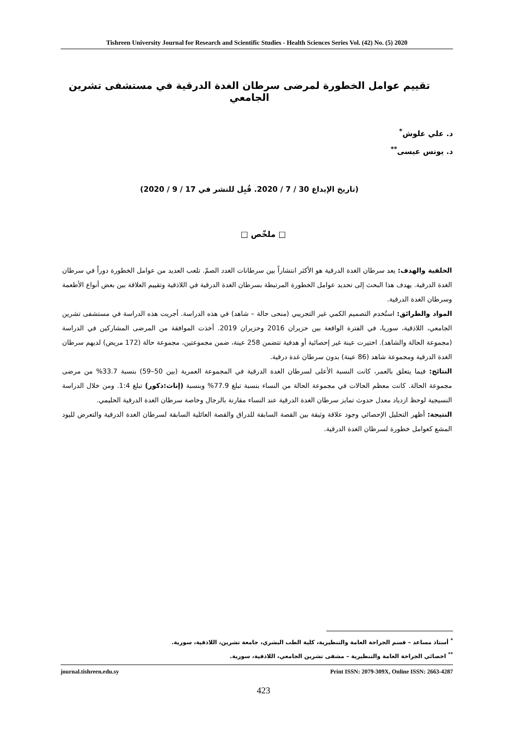Tishreen University Journal for Research and Scientific Studies - Health Sciences Series Vol. (42) No. (5) 2020
تقييم عوامل الخطورة لمرضى سرطان الغدة الدرقية في مستشفى تشرين الجامعي
د. علي علوش<sup>*</sup>
د. يونس عيسى<sup>**</sup>
(تاريخ الإيداع 30 / 7 / 2020. قُبِل للنشر في 17 / 9 / 2020)
□ ملخّص □
الخلفية والهدف: يعد سرطان الغدة الدرقية هو الأكثر انتشاراً بين سرطانات الغدد الصمّ. تلعب العديد من عوامل الخطورة دوراً في سرطان الغدة الدرقية. يهدف هذا البحث إلى تحديد عوامل الخطورة المرتبطة بسرطان الغدة الدرقية في اللاذقية وتقييم العلاقة بين بعض أنواع الأطعمة وسرطان الغدة الدرقية.
المواد والطرائق: استُخدم التصميم الكمي غير التجريبي (منحى حالة – شاهد) في هذه الدراسة. أجريت هذه الدراسة في مستشفى تشرين الجامعي، اللاذقية، سوريا، في الفترة الواقعة بين حزيران 2016 وحزيران 2019. أخذت الموافقة من المرضى المشاركين في الدراسة (مجموعة الحالة والشاهد). اختيرت عينة غير إحصائية أو هدفية تتضمن 258 عينة، ضمن مجموعتين، مجموعة حالة (172 مريض) لديهم سرطان الغدة الدرقية ومجموعة شاهد (86 عينة) بدون سرطان غدة درقية.
النتائج: فيما يتعلق بالعمر، كانت النسبة الأعلى لسرطان الغدة الدرقية في المجموعة العمرية (بين 50–59) بنسبة 33.7% من مرضى مجموعة الحالة. كانت معظم الحالات في مجموعة الحالة من النساء بنسبة تبلغ 77.9% وبنسبة (إناث:ذكور) تبلغ 1:4. ومن خلال الدراسة النسيجية لوحظ ازدياد معدل حدوث تمايز سرطان الغدة الدرقية عند النساء مقارنة بالرجال وخاصة سرطان الغدة الدرقية الحليمي.
النتيجة: أظهر التحليل الإحصائي وجود علاقة وثيقة بين القصة السابقة للدراق والقصة العائلية السابقة لسرطان الغدة الدرقية والتعرض لليود المشع كعوامل خطورة لسرطان الغدة الدرقية.
<sup>*</sup> أستاذ مساعد – قسم الجراحة العامة والتنظيرية، كلية الطب البشري، جامعة تشرين، اللاذقية، سورية.
<sup>**</sup> اخصائي الجراحة العامة والتنظيرية – مشفى تشرين الجامعي، اللاذقية، سورية.
journal.tishreen.edu.sy Print ISSN: 2079-309X, Online ISSN: 2663-4287
423